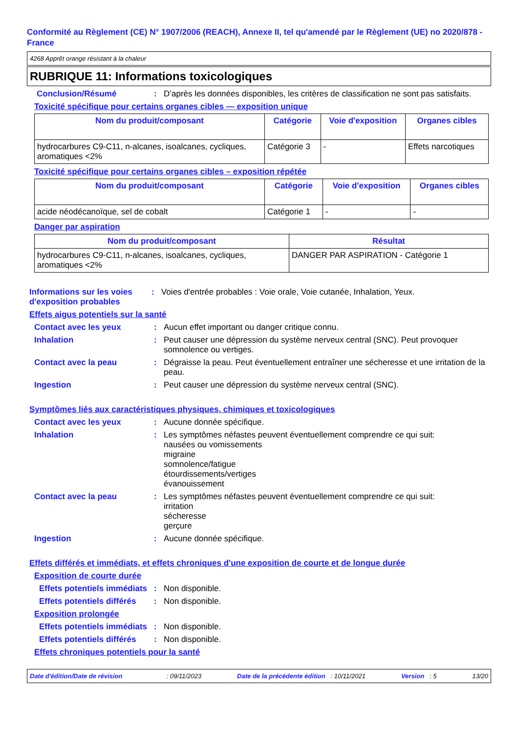Conformité au Règlement (CE) N° 1907/2006 (REACH), Annexe II, tel qu'amendé par le Règlement (UE) no 2020/878 - France
4268 Apprêt orange résistant à la chaleur
RUBRIQUE 11: Informations toxicologiques
Conclusion/Résumé: D’après les données disponibles, les critères de classification ne sont pas satisfaits.
Toxicité spécifique pour certains organes cibles — exposition unique
| Nom du produit/composant | Catégorie | Voie d'exposition | Organes cibles |
| --- | --- | --- | --- |
| hydrocarbures C9-C11, n-alcanes, isoalcanes, cycliques, aromatiques <2% | Catégorie 3 | - | Effets narcotiques |
Toxicité spécifique pour certains organes cibles – exposition répétée
| Nom du produit/composant | Catégorie | Voie d'exposition | Organes cibles |
| --- | --- | --- | --- |
| acide néodécanoïque, sel de cobalt | Catégorie 1 | - | - |
Danger par aspiration
| Nom du produit/composant | Résultat |
| --- | --- |
| hydrocarbures C9-C11, n-alcanes, isoalcanes, cycliques, aromatiques <2% | DANGER PAR ASPIRATION - Catégorie 1 |
Informations sur les voies d'exposition probables: Voies d'entrée probables : Voie orale, Voie cutanée, Inhalation, Yeux.
Effets aigus potentiels sur la santé
Contact avec les yeux: Aucun effet important ou danger critique connu.
Inhalation: Peut causer une dépression du système nerveux central (SNC). Peut provoquer somnolence ou vertiges.
Contact avec la peau: Dégraisse la peau. Peut éventuellement entraîner une sécheresse et une irritation de la peau.
Ingestion: Peut causer une dépression du système nerveux central (SNC).
Symptômes liés aux caractéristiques physiques, chimiques et toxicologiques
Contact avec les yeux: Aucune donnée spécifique.
Inhalation: Les symptômes néfastes peuvent éventuellement comprendre ce qui suit:
nausées ou vomissements
migraine
somnolence/fatigue
étourdissements/vertiges
évanouissement
Contact avec la peau: Les symptômes néfastes peuvent éventuellement comprendre ce qui suit:
irritation
sécheresse
gerçure
Ingestion: Aucune donnée spécifique.
Effets différés et immédiats, et effets chroniques d'une exposition de courte et de longue durée
Exposition de courte durée
Effets potentiels immédiats: Non disponible.
Effets potentiels différés: Non disponible.
Exposition prolongée
Effets potentiels immédiats: Non disponible.
Effets potentiels différés: Non disponible.
Effets chroniques potentiels pour la santé
Date d'édition/Date de révision : 09/11/2023 Date de la précédente édition : 10/11/2021 Version : 5 13/20